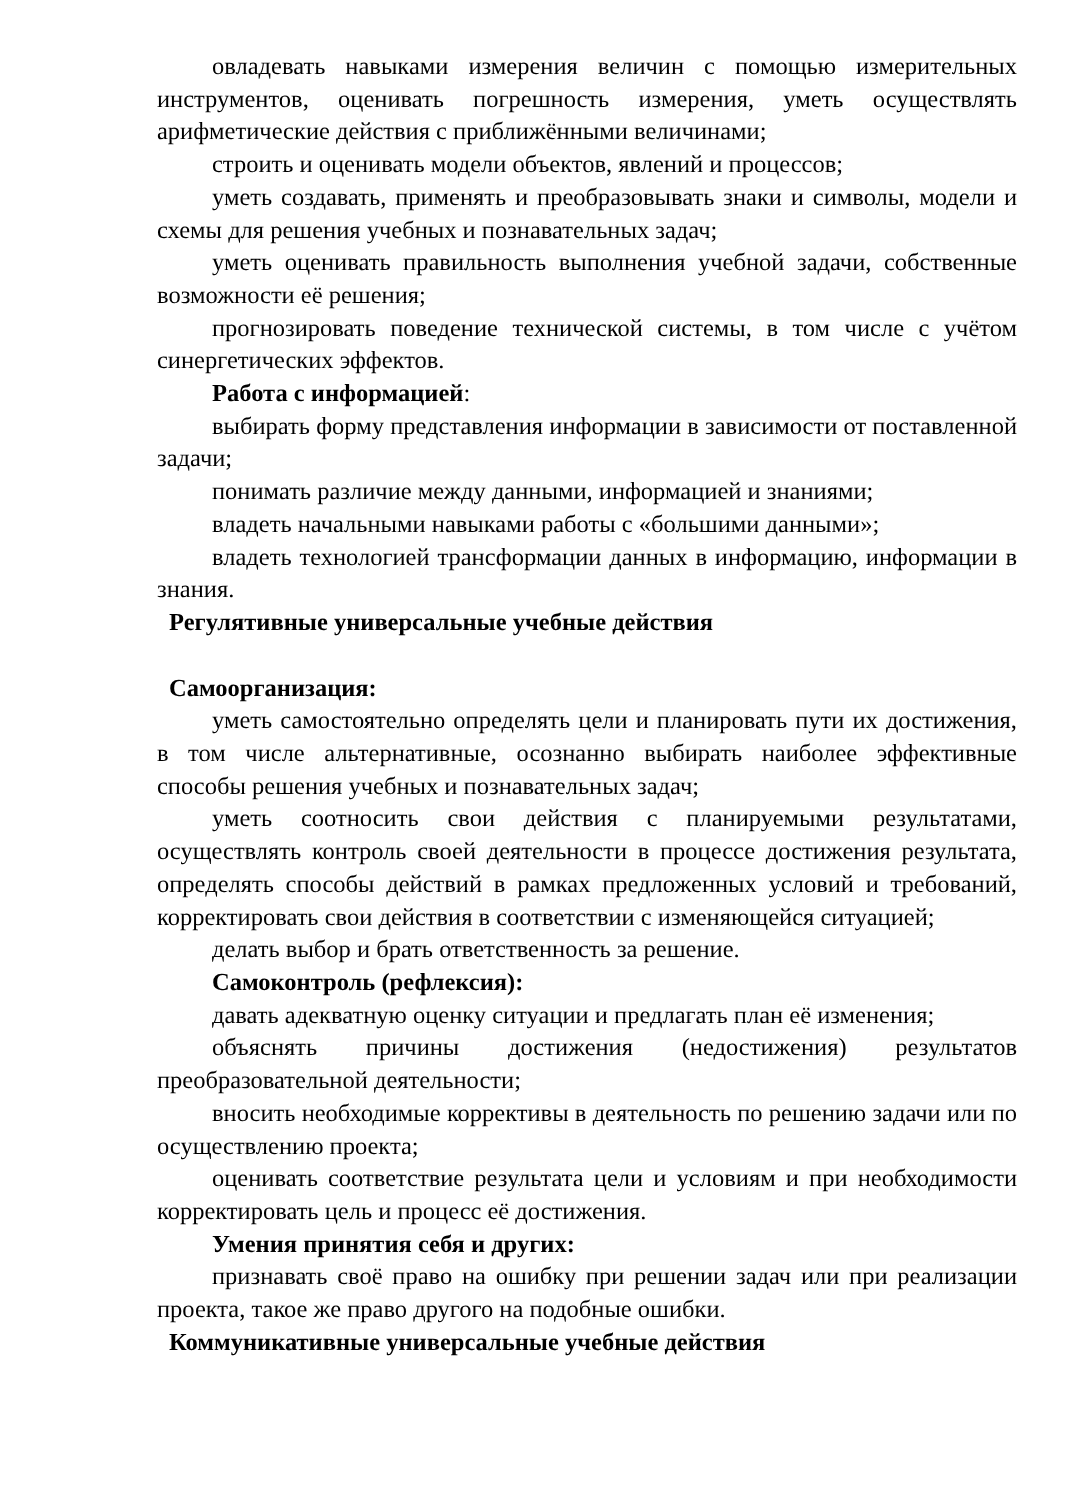овладевать навыками измерения величин с помощью измерительных инструментов, оценивать погрешность измерения, уметь осуществлять арифметические действия с приближёнными величинами;
строить и оценивать модели объектов, явлений и процессов;
уметь создавать, применять и преобразовывать знаки и символы, модели и схемы для решения учебных и познавательных задач;
уметь оценивать правильность выполнения учебной задачи, собственные возможности её решения;
прогнозировать поведение технической системы, в том числе с учётом синергетических эффектов.
Работа с информацией:
выбирать форму представления информации в зависимости от поставленной задачи;
понимать различие между данными, информацией и знаниями;
владеть начальными навыками работы с «большими данными»;
владеть технологией трансформации данных в информацию, информации в знания.
Регулятивные универсальные учебные действия
Самоорганизация:
уметь самостоятельно определять цели и планировать пути их достижения, в том числе альтернативные, осознанно выбирать наиболее эффективные способы решения учебных и познавательных задач;
уметь соотносить свои действия с планируемыми результатами, осуществлять контроль своей деятельности в процессе достижения результата, определять способы действий в рамках предложенных условий и требований, корректировать свои действия в соответствии с изменяющейся ситуацией;
делать выбор и брать ответственность за решение.
Самоконтроль (рефлексия):
давать адекватную оценку ситуации и предлагать план её изменения;
объяснять причины достижения (недостижения) результатов преобразовательной деятельности;
вносить необходимые коррективы в деятельность по решению задачи или по осуществлению проекта;
оценивать соответствие результата цели и условиям и при необходимости корректировать цель и процесс её достижения.
Умения принятия себя и других:
признавать своё право на ошибку при решении задач или при реализации проекта, такое же право другого на подобные ошибки.
Коммуникативные универсальные учебные действия